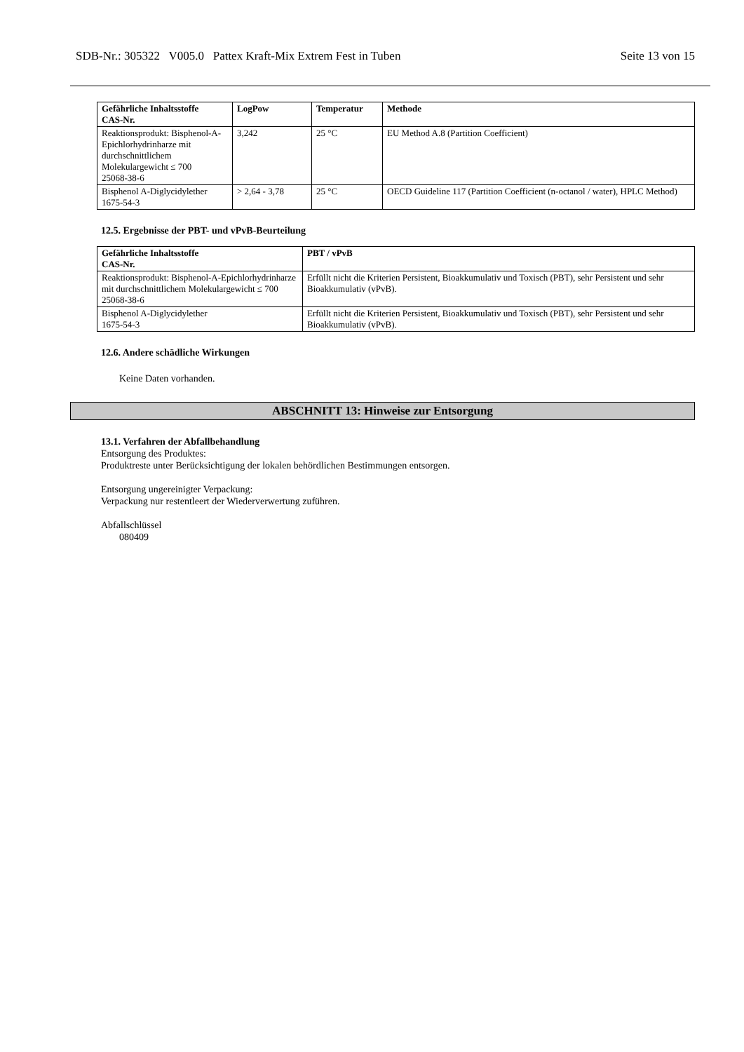SDB-Nr.: 305322 V005.0 Pattex Kraft-Mix Extrem Fest in Tuben Seite 13 von 15
| Gefährliche Inhaltsstoffe CAS-Nr. | LogPow | Temperatur | Methode |
| --- | --- | --- | --- |
| Reaktionsprodukt: Bisphenol-A-Epichlorhydrinharze mit durchschnittlichem Molekulargewicht ≤ 700 25068-38-6 | 3,242 | 25 °C | EU Method A.8 (Partition Coefficient) |
| Bisphenol A-Diglycidylether 1675-54-3 | > 2,64 - 3,78 | 25 °C | OECD Guideline 117 (Partition Coefficient (n-octanol / water), HPLC Method) |
12.5. Ergebnisse der PBT- und vPvB-Beurteilung
| Gefährliche Inhaltsstoffe CAS-Nr. | PBT / vPvB |
| --- | --- |
| Reaktionsprodukt: Bisphenol-A-Epichlorhydrinharze mit durchschnittlichem Molekulargewicht ≤ 700 25068-38-6 | Erfüllt nicht die Kriterien Persistent, Bioakkumulativ und Toxisch (PBT), sehr Persistent und sehr Bioakkumulativ (vPvB). |
| Bisphenol A-Diglycidylether 1675-54-3 | Erfüllt nicht die Kriterien Persistent, Bioakkumulativ und Toxisch (PBT), sehr Persistent und sehr Bioakkumulativ (vPvB). |
12.6. Andere schädliche Wirkungen
Keine Daten vorhanden.
ABSCHNITT 13: Hinweise zur Entsorgung
13.1. Verfahren der Abfallbehandlung
Entsorgung des Produktes:
Produktreste unter Berücksichtigung der lokalen behördlichen Bestimmungen entsorgen.
Entsorgung ungereinigter Verpackung:
Verpackung nur restentleert der Wiederverwertung zuführen.
Abfallschlüssel
080409